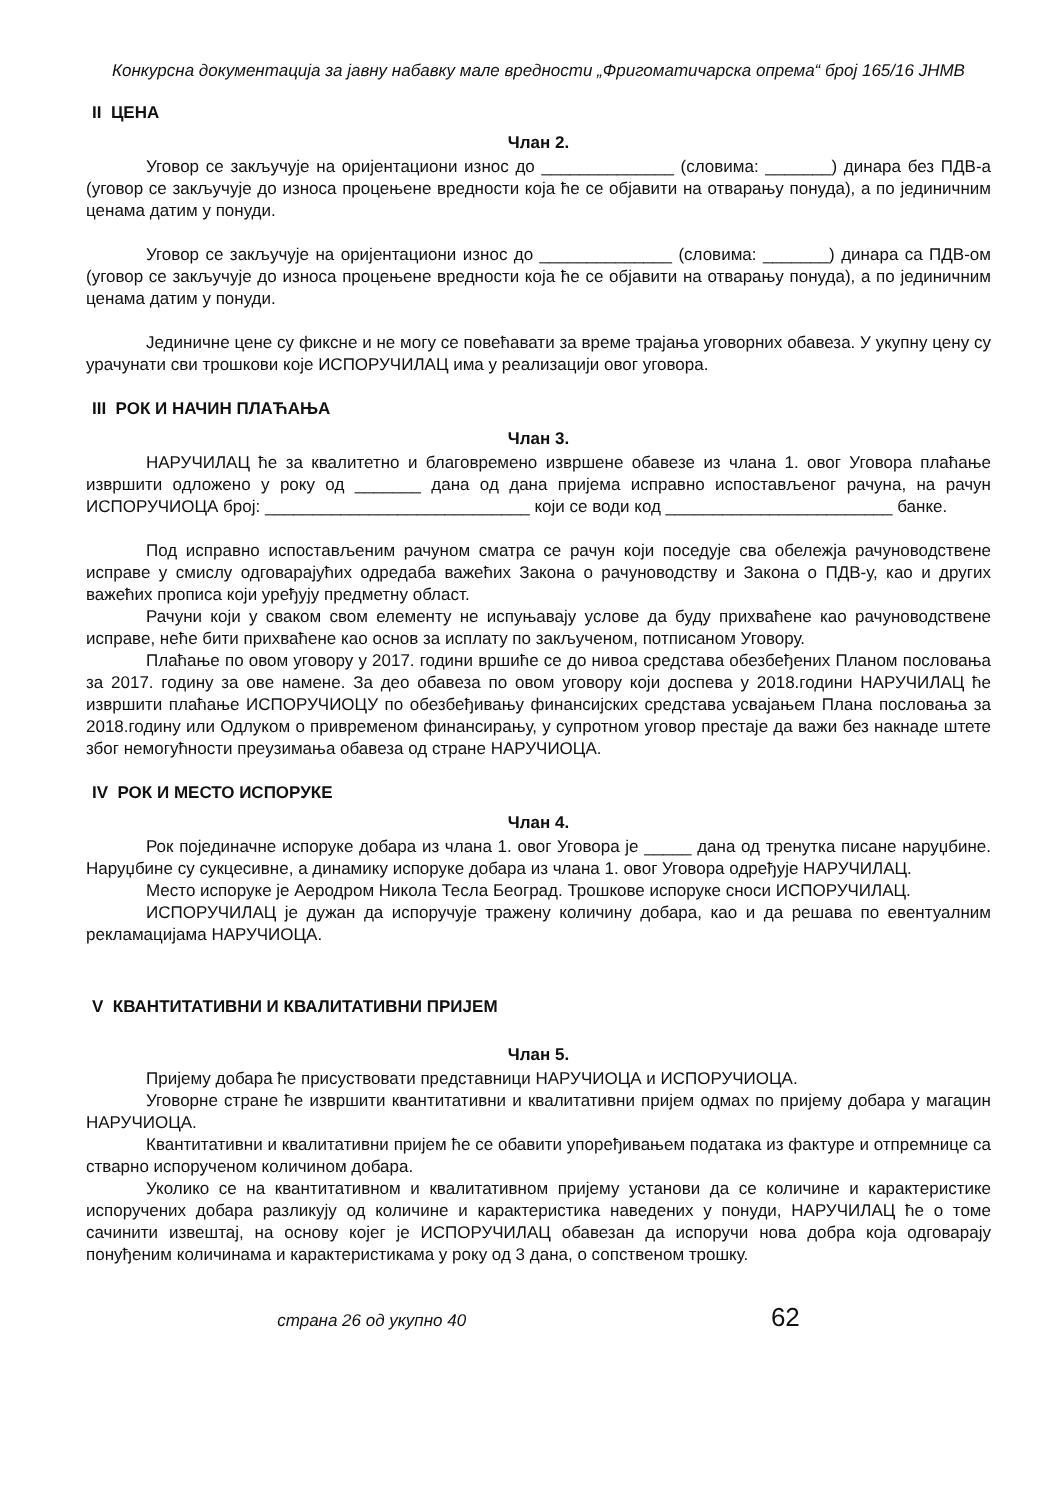Конкурсна документација за јавну набавку мале вредности „Фригоматичарска опрема“ број 165/16 ЈНМВ
II ЦЕНА
Члан 2.
Уговор се закључује на оријентациони износ до ______________ (словима: _______) динара без ПДВ-а (уговор се закључује до износа процењене вредности која ће се објавити на отварању понуда), а по јединичним ценама датим у понуди.
Уговор се закључује на оријентациони износ до ______________ (словима: _______) динара са ПДВ-ом (уговор се закључује до износа процењене вредности која ће се објавити на отварању понуда), а по јединичним ценама датим у понуди.
Јединичне цене су фиксне и не могу се повећавати за време трајања уговорних обавеза. У укупну цену су урачунати сви трошкови које ИСПОРУЧИЛАЦ има у реализацији овог уговора.
III РОК И НАЧИН ПЛАЋАЊА
Члан 3.
НАРУЧИЛАЦ ће за квалитетно и благовремено извршене обавезе из члана 1. овог Уговора плаћање извршити одложено у року од _______ дана од дана пријема исправно испостављеног рачуна, на рачун ИСПОРУЧИОЦА број: ____________________________ који се води код ________________________ банке.
Под исправно испостављеним рачуном сматра се рачун који поседује сва обележја рачуноводствене исправе у смислу одговарајућих одредаба важећих Закона о рачуноводству и Закона о ПДВ-у, као и других важећих прописа који уређују предметну област.
Рачуни који у сваком свом елементу не испуњавају услове да буду прихваћене као рачуноводствене исправе, неће бити прихваћене као основ за исплату по закљученом, потписаном Уговору.
Плаћање по овом уговору у 2017. години вршиће се до нивоа средстава обезбеђених Планом пословања за 2017. годину за ове намене. За део обавеза по овом уговору који доспева у 2018.години НАРУЧИЛАЦ ће извршити плаћање ИСПОРУЧИОЦУ по обезбеђивању финансијских средстава усвајањем Плана пословања за 2018.годину или Одлуком о привременом финансирању, у супротном уговор престаје да важи без накнаде штете због немогућности преузимања обавеза од стране НАРУЧИОЦА.
IV РОК И МЕСТО ИСПОРУКЕ
Члан 4.
Рок појединачне испоруке добара из члана 1. овог Уговора је _____ дана од тренутка писане наруџбине. Наруџбине су сукцесивне, а динамику испоруке добара из члана 1. овог Уговора одређује НАРУЧИЛАЦ.
Место испоруке је Аеродром Никола Тесла Београд. Трошкове испоруке сноси ИСПОРУЧИЛАЦ.
ИСПОРУЧИЛАЦ је дужан да испоручује тражену количину добара, као и да решава по евентуалним рекламацијама НАРУЧИОЦА.
V КВАНТИТАТИВНИ И КВАЛИТАТИВНИ ПРИЈЕМ
Члан 5.
Пријему добара ће присуствовати представници НАРУЧИОЦА и ИСПОРУЧИОЦА.
Уговорне стране ће извршити квантитативни и квалитативни пријем одмах по пријему добара у магацин НАРУЧИОЦА.
Квантитативни и квалитативни пријем ће се обавити упоређивањем података из фактуре и отпремнице са стварно испорученом количином добара.
Уколико се на квантитативном и квалитативном пријему установи да се количине и карактеристике испоручених добара разликују од количине и карактеристика наведених у понуди, НАРУЧИЛАЦ ће о томе сачинити извештај, на основу којег је ИСПОРУЧИЛАЦ обавезан да испоручи нова добра која одговарају понуђеним количинама и карактеристикама у року од 3 дана, о сопственом трошку.
страна 26 од укупно 40 62